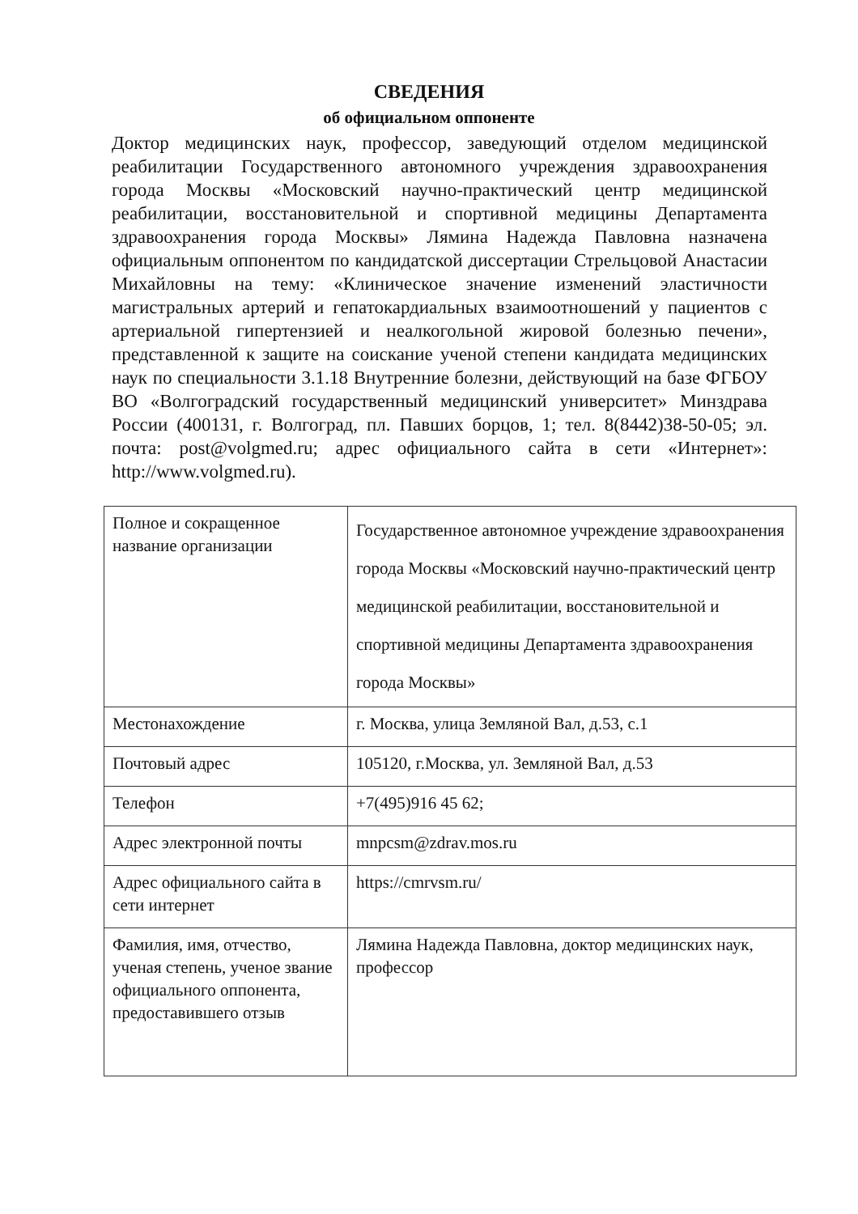СВЕДЕНИЯ
об официальном оппоненте
Доктор медицинских наук, профессор, заведующий отделом медицинской реабилитации Государственного автономного учреждения здравоохранения города Москвы «Московский научно-практический центр медицинской реабилитации, восстановительной и спортивной медицины Департамента здравоохранения города Москвы» Лямина Надежда Павловна назначена официальным оппонентом по кандидатской диссертации Стрельцовой Анастасии Михайловны на тему: «Клиническое значение изменений эластичности магистральных артерий и гепатокардиальных взаимоотношений у пациентов с артериальной гипертензией и неалкогольной жировой болезнью печени», представленной к защите на соискание ученой степени кандидата медицинских наук по специальности 3.1.18 Внутренние болезни, действующий на базе ФГБОУ ВО «Волгоградский государственный медицинский университет» Минздрава России (400131, г. Волгоград, пл. Павших борцов, 1; тел. 8(8442)38-50-05; эл. почта: post@volgmed.ru; адрес официального сайта в сети «Интернет»: http://www.volgmed.ru).
| Полное и сокращенное название организации | Государственное автономное учреждение здравоохранения города Москвы «Московский научно-практический центр медицинской реабилитации, восстановительной и спортивной медицины Департамента здравоохранения города Москвы» |
| Местонахождение | г. Москва, улица Земляной Вал, д.53, с.1 |
| Почтовый адрес | 105120, г.Москва, ул. Земляной Вал, д.53 |
| Телефон | +7(495)916 45 62; |
| Адрес электронной почты | mnpcsm@zdrav.mos.ru |
| Адрес официального сайта в сети интернет | https://cmrvsm.ru/ |
| Фамилия, имя, отчество, ученая степень, ученое звание официального оппонента, предоставившего отзыв | Лямина Надежда Павловна, доктор медицинских наук, профессор |